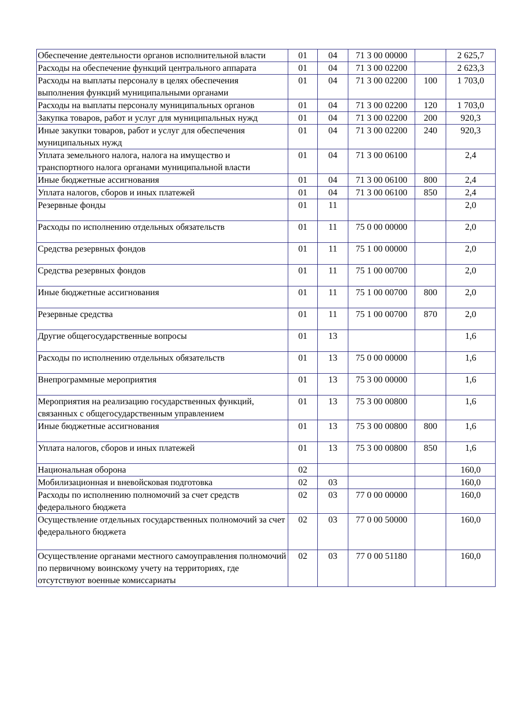| Обеспечение деятельности органов исполнительной власти | 01 | 04 | 71 3 00 00000 | | 2 625,7 |
| Расходы на обеспечение функций центрального аппарата | 01 | 04 | 71 3 00 02200 | | 2 623,3 |
| Расходы на выплаты персоналу в целях обеспечения выполнения функций муниципальными органами | 01 | 04 | 71 3 00 02200 | 100 | 1 703,0 |
| Расходы на выплаты персоналу муниципальных органов | 01 | 04 | 71 3 00 02200 | 120 | 1 703,0 |
| Закупка товаров, работ и услуг для муниципальных нужд | 01 | 04 | 71 3 00 02200 | 200 | 920,3 |
| Иные закупки товаров, работ и услуг для обеспечения муниципальных нужд | 01 | 04 | 71 3 00 02200 | 240 | 920,3 |
| Уплата земельного налога, налога на имущество и транспортного налога органами муниципальной власти | 01 | 04 | 71 3 00 06100 | | 2,4 |
| Иные бюджетные ассигнования | 01 | 04 | 71 3 00 06100 | 800 | 2,4 |
| Уплата налогов, сборов и иных платежей | 01 | 04 | 71 3 00 06100 | 850 | 2,4 |
| Резервные фонды | 01 | 11 | | | 2,0 |
| Расходы по исполнению отдельных обязательств | 01 | 11 | 75 0 00 00000 | | 2,0 |
| Средства резервных фондов | 01 | 11 | 75 1 00 00000 | | 2,0 |
| Средства резервных фондов | 01 | 11 | 75 1 00 00700 | | 2,0 |
| Иные бюджетные ассигнования | 01 | 11 | 75 1 00 00700 | 800 | 2,0 |
| Резервные средства | 01 | 11 | 75 1 00 00700 | 870 | 2,0 |
| Другие общегосударственные вопросы | 01 | 13 | | | 1,6 |
| Расходы по исполнению отдельных обязательств | 01 | 13 | 75 0 00 00000 | | 1,6 |
| Внепрограммные мероприятия | 01 | 13 | 75 3 00 00000 | | 1,6 |
| Мероприятия на реализацию государственных функций, связанных с общегосударственным управлением | 01 | 13 | 75 3 00 00800 | | 1,6 |
| Иные бюджетные ассигнования | 01 | 13 | 75 3 00 00800 | 800 | 1,6 |
| Уплата налогов, сборов и иных платежей | 01 | 13 | 75 3 00 00800 | 850 | 1,6 |
| Национальная оборона | 02 | | | | 160,0 |
| Мобилизационная и вневойсковая подготовка | 02 | 03 | | | 160,0 |
| Расходы по исполнению полномочий за счет средств федерального бюджета | 02 | 03 | 77 0 00 00000 | | 160,0 |
| Осуществление отдельных государственных полномочий за счет федерального бюджета | 02 | 03 | 77 0 00 50000 | | 160,0 |
| Осуществление органами местного самоуправления полномочий по первичному воинскому учету на территориях, где отсутствуют военные комиссариаты | 02 | 03 | 77 0 00 51180 | | 160,0 |